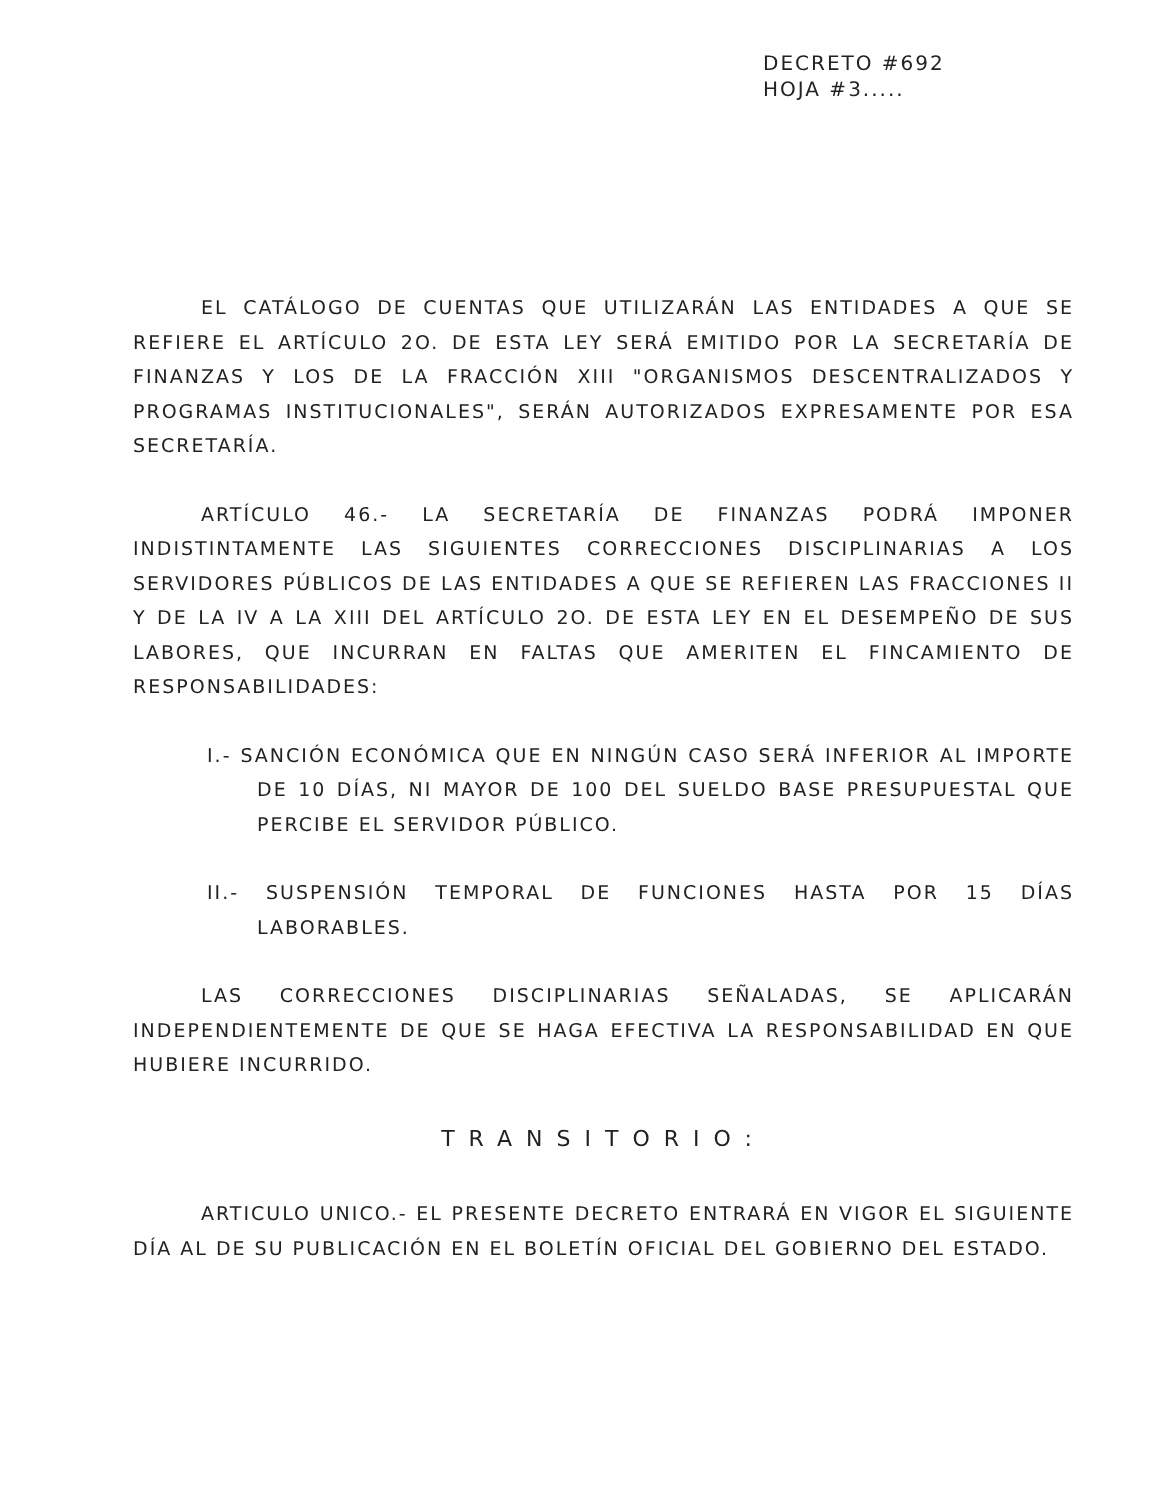DECRETO #692
HOJA #3.....
EL CATÁLOGO DE CUENTAS QUE UTILIZARÁN LAS ENTIDADES A QUE SE REFIERE EL ARTÍCULO 2O. DE ESTA LEY SERÁ EMITIDO POR LA SECRETARÍA DE FINANZAS Y LOS DE LA FRACCIÓN XIII "ORGANISMOS DESCENTRALIZADOS Y PROGRAMAS INSTITUCIONALES", SERÁN AUTORIZADOS EXPRESAMENTE POR ESA SECRETARÍA.
ARTÍCULO 46.- LA SECRETARÍA DE FINANZAS PODRÁ IMPONER INDISTINTAMENTE LAS SIGUIENTES CORRECCIONES DISCIPLINARIAS A LOS SERVIDORES PÚBLICOS DE LAS ENTIDADES A QUE SE REFIEREN LAS FRACCIONES II Y DE LA IV A LA XIII DEL ARTÍCULO 2O. DE ESTA LEY EN EL DESEMPEÑO DE SUS LABORES, QUE INCURRAN EN FALTAS QUE AMERITEN EL FINCAMIENTO DE RESPONSABILIDADES:
I.- SANCIÓN ECONÓMICA QUE EN NINGÚN CASO SERÁ INFERIOR AL IMPORTE DE 10 DÍAS, NI MAYOR DE 100 DEL SUELDO BASE PRESUPUESTAL QUE PERCIBE EL SERVIDOR PÚBLICO.
II.- SUSPENSIÓN TEMPORAL DE FUNCIONES HASTA POR 15 DÍAS LABORABLES.
LAS CORRECCIONES DISCIPLINARIAS SEÑALADAS, SE APLICARÁN INDEPENDIENTEMENTE DE QUE SE HAGA EFECTIVA LA RESPONSABILIDAD EN QUE HUBIERE INCURRIDO.
TRANSITORIO:
ARTICULO UNICO.- EL PRESENTE DECRETO ENTRARÁ EN VIGOR EL SIGUIENTE DÍA AL DE SU PUBLICACIÓN EN EL BOLETÍN OFICIAL DEL GOBIERNO DEL ESTADO.